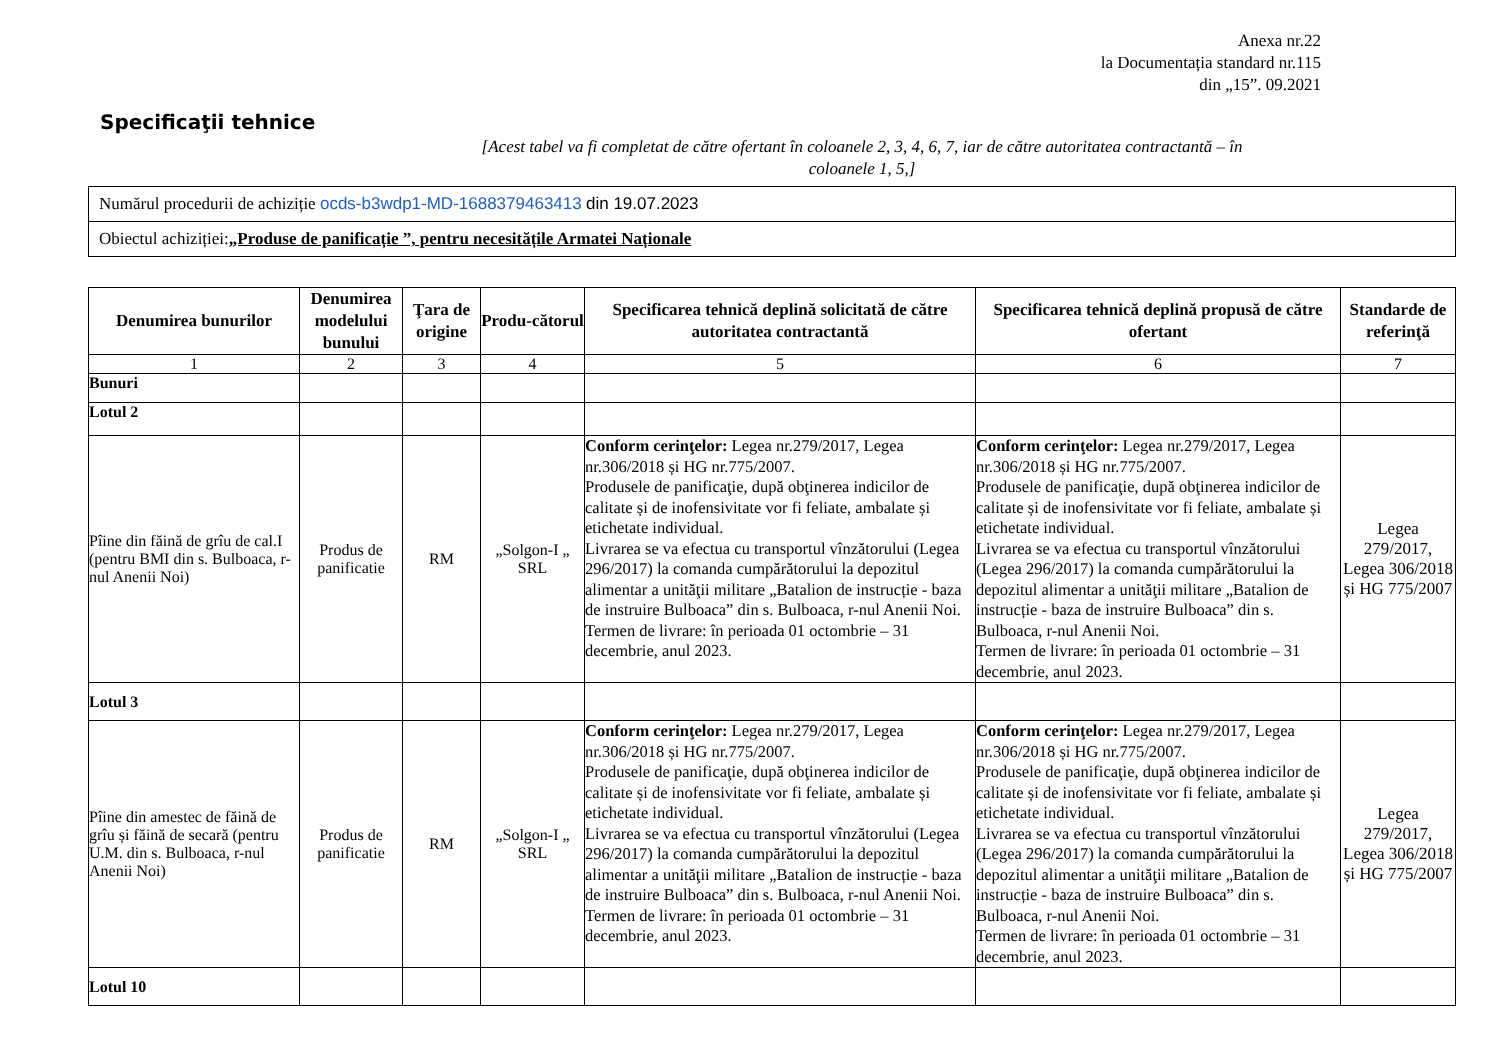Anexa nr.22
la Documentația standard nr.115
din „15”. 09.2021
Specificaţii tehnice
[Acest tabel va fi completat de către ofertant în coloanele 2, 3, 4, 6, 7, iar de către autoritatea contractantă – în
coloanele 1, 5,]
| Numărul procedurii de achiziție ocds-b3wdp1-MD-1688379463413 din 19.07.2023 |
| Obiectul achiziției: „Produse de panificație ”, pentru necesitățile Armatei Naționale |
| Denumirea bunurilor | Denumirea modelului bunului | Ţara de origine | Produ-cătorul | Specificarea tehnică deplină solicitată de către autoritatea contractantă | Specificarea tehnică deplină propusă de către ofertant | Standarde de referinţă |
| --- | --- | --- | --- | --- | --- | --- |
| 1 | 2 | 3 | 4 | 5 | 6 | 7 |
| Bunuri | | | | | | |
| Lotul 2 | | | | | | |
| Pîine din făină de grîu de cal.I (pentru BMI din s. Bulboaca, r-nul Anenii Noi) | Produs de panificatie | RM | „Solgon-I „ SRL | Conform cerinţelor: Legea nr.279/2017, Legea nr.306/2018 și HG nr.775/2007. Produsele de panificaţie, după obţinerea indicilor de calitate și de inofensivitate vor fi feliate, ambalate și etichetate individual. Livrarea se va efectua cu transportul vînzătorului (Legea 296/2017) la comanda cumpărătorului la depozitul alimentar a unităţii militare „Batalion de instrucție - baza de instruire Bulboaca” din s. Bulboaca, r-nul Anenii Noi. Termen de livrare: în perioada 01 octombrie – 31 decembrie, anul 2023. | Conform cerinţelor: Legea nr.279/2017, Legea nr.306/2018 și HG nr.775/2007. Produsele de panificaţie, după obţinerea indicilor de calitate și de inofensivitate vor fi feliate, ambalate și etichetate individual. Livrarea se va efectua cu transportul vînzătorului (Legea 296/2017) la comanda cumpărătorului la depozitul alimentar a unităţii militare „Batalion de instrucție - baza de instruire Bulboaca” din s. Bulboaca, r-nul Anenii Noi. Termen de livrare: în perioada 01 octombrie – 31 decembrie, anul 2023. | Legea 279/2017, Legea 306/2018 și HG 775/2007 |
| Lotul 3 | | | | | | |
| Pîine din amestec de făină de grîu și făină de secară (pentru U.M. din s. Bulboaca, r-nul Anenii Noi) | Produs de panificatie | RM | „Solgon-I „ SRL | Conform cerinţelor: Legea nr.279/2017, Legea nr.306/2018 și HG nr.775/2007. Produsele de panificaţie, după obţinerea indicilor de calitate și de inofensivitate vor fi feliate, ambalate și etichetate individual. Livrarea se va efectua cu transportul vînzătorului (Legea 296/2017) la comanda cumpărătorului la depozitul alimentar a unităţii militare „Batalion de instrucție - baza de instruire Bulboaca” din s. Bulboaca, r-nul Anenii Noi. Termen de livrare: în perioada 01 octombrie – 31 decembrie, anul 2023. | Conform cerinţelor: Legea nr.279/2017, Legea nr.306/2018 și HG nr.775/2007. Produsele de panificaţie, după obţinerea indicilor de calitate și de inofensivitate vor fi feliate, ambalate și etichetate individual. Livrarea se va efectua cu transportul vînzătorului (Legea 296/2017) la comanda cumpărătorului la depozitul alimentar a unităţii militare „Batalion de instrucție - baza de instruire Bulboaca” din s. Bulboaca, r-nul Anenii Noi. Termen de livrare: în perioada 01 octombrie – 31 decembrie, anul 2023. | Legea 279/2017, Legea 306/2018 și HG 775/2007 |
| Lotul 10 | | | | | | |